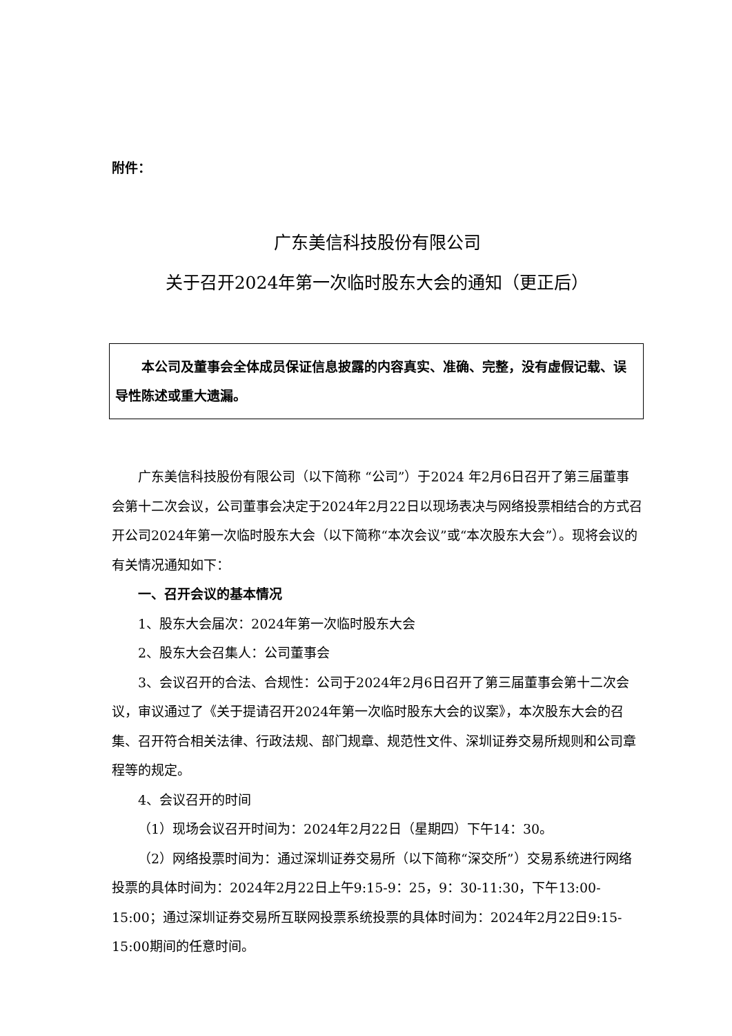附件：
广东美信科技股份有限公司
关于召开2024年第一次临时股东大会的通知（更正后）
本公司及董事会全体成员保证信息披露的内容真实、准确、完整，没有虚假记载、误导性陈述或重大遗漏。
广东美信科技股份有限公司（以下简称 “公司”）于2024 年2月6日召开了第三届董事会第十二次会议，公司董事会决定于2024年2月22日以现场表决与网络投票相结合的方式召开公司2024年第一次临时股东大会（以下简称“本次会议”或“本次股东大会”）。现将会议的有关情况通知如下：
一、召开会议的基本情况
1、股东大会届次：2024年第一次临时股东大会
2、股东大会召集人：公司董事会
3、会议召开的合法、合规性：公司于2024年2月6日召开了第三届董事会第十二次会议，审议通过了《关于提请召开2024年第一次临时股东大会的议案》，本次股东大会的召集、召开符合相关法律、行政法规、部门规章、规范性文件、深圳证券交易所规则和公司章程等的规定。
4、会议召开的时间
（1）现场会议召开时间为：2024年2月22日（星期四）下午14：30。
（2）网络投票时间为：通过深圳证券交易所（以下简称“深交所”）交易系统进行网络投票的具体时间为：2024年2月22日上午9:15-9：25，9：30-11:30，下午13:00-15:00；通过深圳证券交易所互联网投票系统投票的具体时间为：2024年2月22日9:15-15:00期间的任意时间。